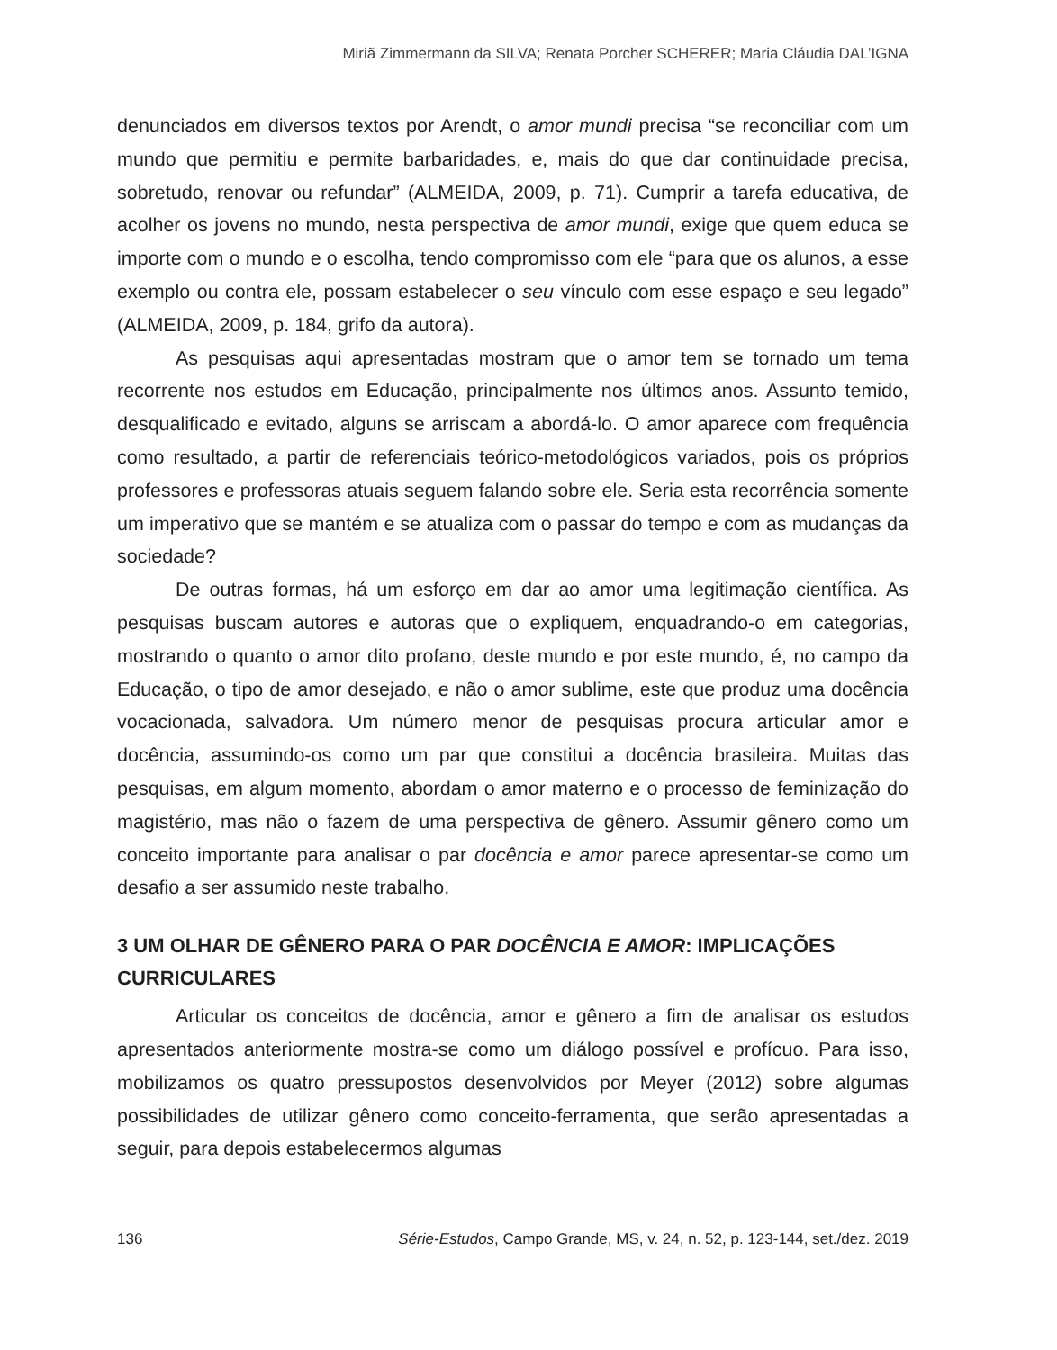Miriã Zimmermann da SILVA; Renata Porcher SCHERER; Maria Cláudia DAL’IGNA
denunciados em diversos textos por Arendt, o amor mundi precisa “se reconciliar com um mundo que permitiu e permite barbaridades, e, mais do que dar continuidade precisa, sobretudo, renovar ou refundar” (ALMEIDA, 2009, p. 71). Cumprir a tarefa educativa, de acolher os jovens no mundo, nesta perspectiva de amor mundi, exige que quem educa se importe com o mundo e o escolha, tendo compromisso com ele “para que os alunos, a esse exemplo ou contra ele, possam estabelecer o seu vínculo com esse espaço e seu legado” (ALMEIDA, 2009, p. 184, grifo da autora).
As pesquisas aqui apresentadas mostram que o amor tem se tornado um tema recorrente nos estudos em Educação, principalmente nos últimos anos. Assunto temido, desqualificado e evitado, alguns se arriscam a abordá-lo. O amor aparece com frequência como resultado, a partir de referenciais teórico-metodológicos variados, pois os próprios professores e professoras atuais seguem falando sobre ele. Seria esta recorrência somente um imperativo que se mantém e se atualiza com o passar do tempo e com as mudanças da sociedade?
De outras formas, há um esforço em dar ao amor uma legitimação científica. As pesquisas buscam autores e autoras que o expliquem, enquadrando-o em categorias, mostrando o quanto o amor dito profano, deste mundo e por este mundo, é, no campo da Educação, o tipo de amor desejado, e não o amor sublime, este que produz uma docência vocacionada, salvadora. Um número menor de pesquisas procura articular amor e docência, assumindo-os como um par que constitui a docência brasileira. Muitas das pesquisas, em algum momento, abordam o amor materno e o processo de feminização do magistério, mas não o fazem de uma perspectiva de gênero. Assumir gênero como um conceito importante para analisar o par docência e amor parece apresentar-se como um desafio a ser assumido neste trabalho.
3 UM OLHAR DE GÊNERO PARA O PAR DOCÊNCIA E AMOR: IMPLICAÇÕES CURRICULARES
Articular os conceitos de docência, amor e gênero a fim de analisar os estudos apresentados anteriormente mostra-se como um diálogo possível e profícuo. Para isso, mobilizamos os quatro pressupostos desenvolvidos por Meyer (2012) sobre algumas possibilidades de utilizar gênero como conceito-ferramenta, que serão apresentadas a seguir, para depois estabelecermos algumas
136 Série-Estudos, Campo Grande, MS, v. 24, n. 52, p. 123-144, set./dez. 2019